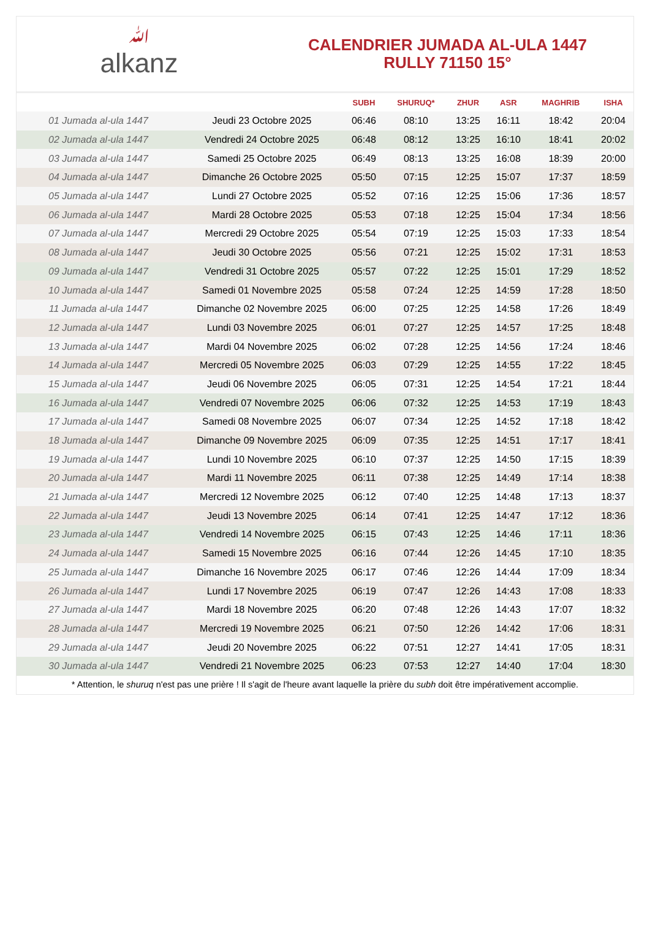ﷲalkanz
CALENDRIER JUMADA AL-ULA 1447
RULLY 71150 15°
| | | SUBH | SHURUQ* | ZHUR | ASR | MAGHRIB | ISHA |
| --- | --- | --- | --- | --- | --- | --- | --- |
| 01 Jumada al-ula 1447 | Jeudi 23 Octobre 2025 | 06:46 | 08:10 | 13:25 | 16:11 | 18:42 | 20:04 |
| 02 Jumada al-ula 1447 | Vendredi 24 Octobre 2025 | 06:48 | 08:12 | 13:25 | 16:10 | 18:41 | 20:02 |
| 03 Jumada al-ula 1447 | Samedi 25 Octobre 2025 | 06:49 | 08:13 | 13:25 | 16:08 | 18:39 | 20:00 |
| 04 Jumada al-ula 1447 | Dimanche 26 Octobre 2025 | 05:50 | 07:15 | 12:25 | 15:07 | 17:37 | 18:59 |
| 05 Jumada al-ula 1447 | Lundi 27 Octobre 2025 | 05:52 | 07:16 | 12:25 | 15:06 | 17:36 | 18:57 |
| 06 Jumada al-ula 1447 | Mardi 28 Octobre 2025 | 05:53 | 07:18 | 12:25 | 15:04 | 17:34 | 18:56 |
| 07 Jumada al-ula 1447 | Mercredi 29 Octobre 2025 | 05:54 | 07:19 | 12:25 | 15:03 | 17:33 | 18:54 |
| 08 Jumada al-ula 1447 | Jeudi 30 Octobre 2025 | 05:56 | 07:21 | 12:25 | 15:02 | 17:31 | 18:53 |
| 09 Jumada al-ula 1447 | Vendredi 31 Octobre 2025 | 05:57 | 07:22 | 12:25 | 15:01 | 17:29 | 18:52 |
| 10 Jumada al-ula 1447 | Samedi 01 Novembre 2025 | 05:58 | 07:24 | 12:25 | 14:59 | 17:28 | 18:50 |
| 11 Jumada al-ula 1447 | Dimanche 02 Novembre 2025 | 06:00 | 07:25 | 12:25 | 14:58 | 17:26 | 18:49 |
| 12 Jumada al-ula 1447 | Lundi 03 Novembre 2025 | 06:01 | 07:27 | 12:25 | 14:57 | 17:25 | 18:48 |
| 13 Jumada al-ula 1447 | Mardi 04 Novembre 2025 | 06:02 | 07:28 | 12:25 | 14:56 | 17:24 | 18:46 |
| 14 Jumada al-ula 1447 | Mercredi 05 Novembre 2025 | 06:03 | 07:29 | 12:25 | 14:55 | 17:22 | 18:45 |
| 15 Jumada al-ula 1447 | Jeudi 06 Novembre 2025 | 06:05 | 07:31 | 12:25 | 14:54 | 17:21 | 18:44 |
| 16 Jumada al-ula 1447 | Vendredi 07 Novembre 2025 | 06:06 | 07:32 | 12:25 | 14:53 | 17:19 | 18:43 |
| 17 Jumada al-ula 1447 | Samedi 08 Novembre 2025 | 06:07 | 07:34 | 12:25 | 14:52 | 17:18 | 18:42 |
| 18 Jumada al-ula 1447 | Dimanche 09 Novembre 2025 | 06:09 | 07:35 | 12:25 | 14:51 | 17:17 | 18:41 |
| 19 Jumada al-ula 1447 | Lundi 10 Novembre 2025 | 06:10 | 07:37 | 12:25 | 14:50 | 17:15 | 18:39 |
| 20 Jumada al-ula 1447 | Mardi 11 Novembre 2025 | 06:11 | 07:38 | 12:25 | 14:49 | 17:14 | 18:38 |
| 21 Jumada al-ula 1447 | Mercredi 12 Novembre 2025 | 06:12 | 07:40 | 12:25 | 14:48 | 17:13 | 18:37 |
| 22 Jumada al-ula 1447 | Jeudi 13 Novembre 2025 | 06:14 | 07:41 | 12:25 | 14:47 | 17:12 | 18:36 |
| 23 Jumada al-ula 1447 | Vendredi 14 Novembre 2025 | 06:15 | 07:43 | 12:25 | 14:46 | 17:11 | 18:36 |
| 24 Jumada al-ula 1447 | Samedi 15 Novembre 2025 | 06:16 | 07:44 | 12:26 | 14:45 | 17:10 | 18:35 |
| 25 Jumada al-ula 1447 | Dimanche 16 Novembre 2025 | 06:17 | 07:46 | 12:26 | 14:44 | 17:09 | 18:34 |
| 26 Jumada al-ula 1447 | Lundi 17 Novembre 2025 | 06:19 | 07:47 | 12:26 | 14:43 | 17:08 | 18:33 |
| 27 Jumada al-ula 1447 | Mardi 18 Novembre 2025 | 06:20 | 07:48 | 12:26 | 14:43 | 17:07 | 18:32 |
| 28 Jumada al-ula 1447 | Mercredi 19 Novembre 2025 | 06:21 | 07:50 | 12:26 | 14:42 | 17:06 | 18:31 |
| 29 Jumada al-ula 1447 | Jeudi 20 Novembre 2025 | 06:22 | 07:51 | 12:27 | 14:41 | 17:05 | 18:31 |
| 30 Jumada al-ula 1447 | Vendredi 21 Novembre 2025 | 06:23 | 07:53 | 12:27 | 14:40 | 17:04 | 18:30 |
* Attention, le shuruq n'est pas une prière ! Il s'agit de l'heure avant laquelle la prière du subh doit être impérativement accomplie.